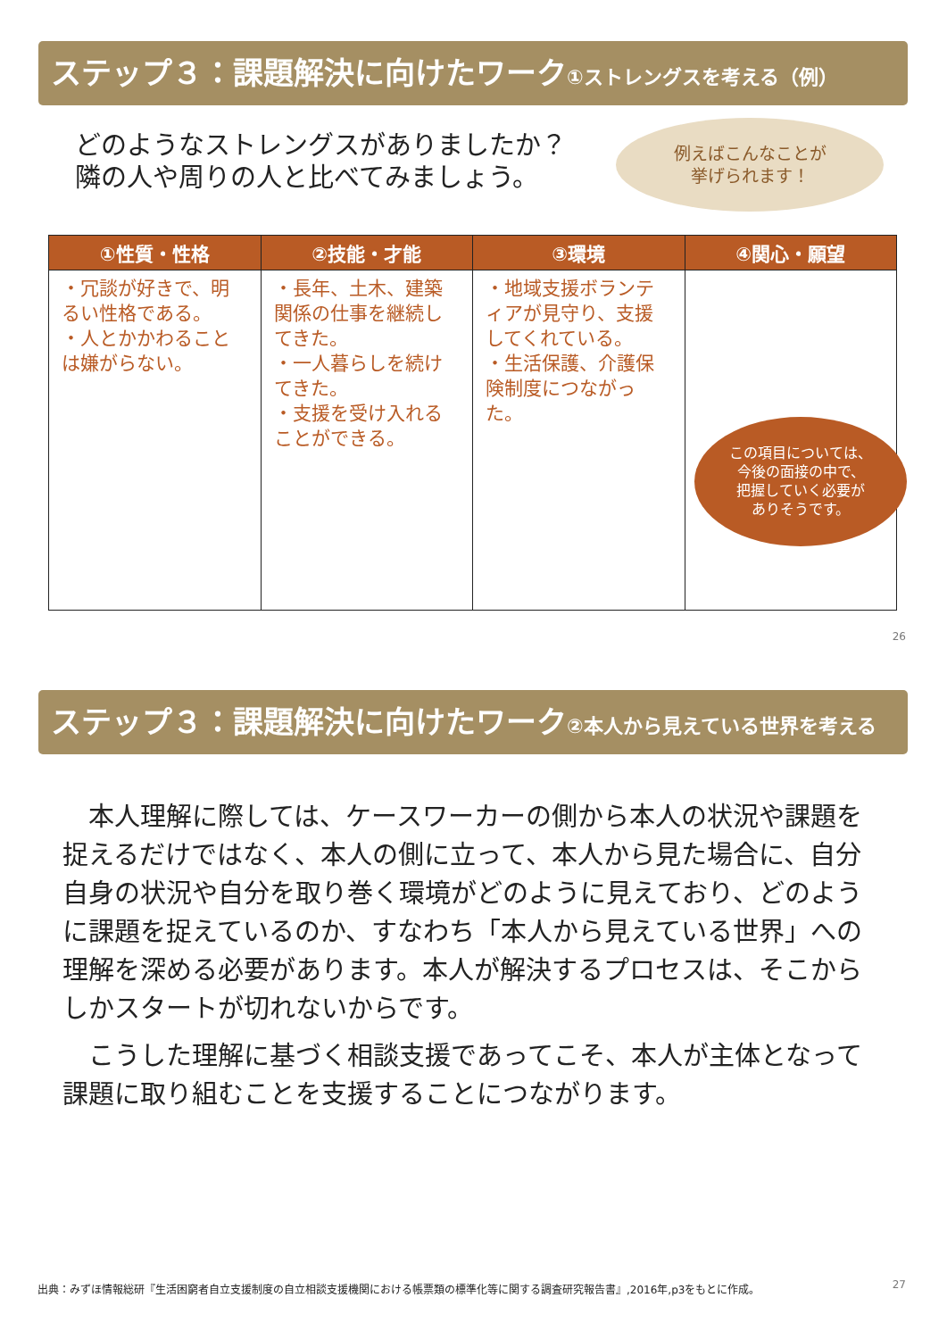ステップ３：課題解決に向けたワーク①ストレングスを考える（例）
どのようなストレングスがありましたか？
隣の人や周りの人と比べてみましょう。
例えばこんなことが
挙げられます！
| ①性質・性格 | ②技能・才能 | ③環境 | ④関心・願望 |
| --- | --- | --- | --- |
| ・冗談が好きで、明るい性格である。 ・人とかかわることは嫌がらない。 | ・長年、土木、建築関係の仕事を継続してきた。 ・一人暮らしを続けてきた。 ・支援を受け入れることができる。 | ・地域支援ボランティアが見守り、支援してくれている。 ・生活保護、介護保険制度につながった。 | |
この項目については、
今後の面接の中で、
把握していく必要が
ありそうです。
26
ステップ３：課題解決に向けたワーク②本人から見えている世界を考える
本人理解に際しては、ケースワーカーの側から本人の状況や課題を捉えるだけではなく、本人の側に立って、本人から見た場合に、自分自身の状況や自分を取り巻く環境がどのように見えており、どのように課題を捉えているのか、すなわち「本人から見えている世界」への理解を深める必要があります。本人が解決するプロセスは、そこからしかスタートが切れないからです。
こうした理解に基づく相談支援であってこそ、本人が主体となって課題に取り組むことを支援することにつながります。
出典：みずほ情報総研『生活困窮者自立支援制度の自立相談支援機関における帳票類の標準化等に関する調査研究報告書』,2016年,p3をもとに作成。
27